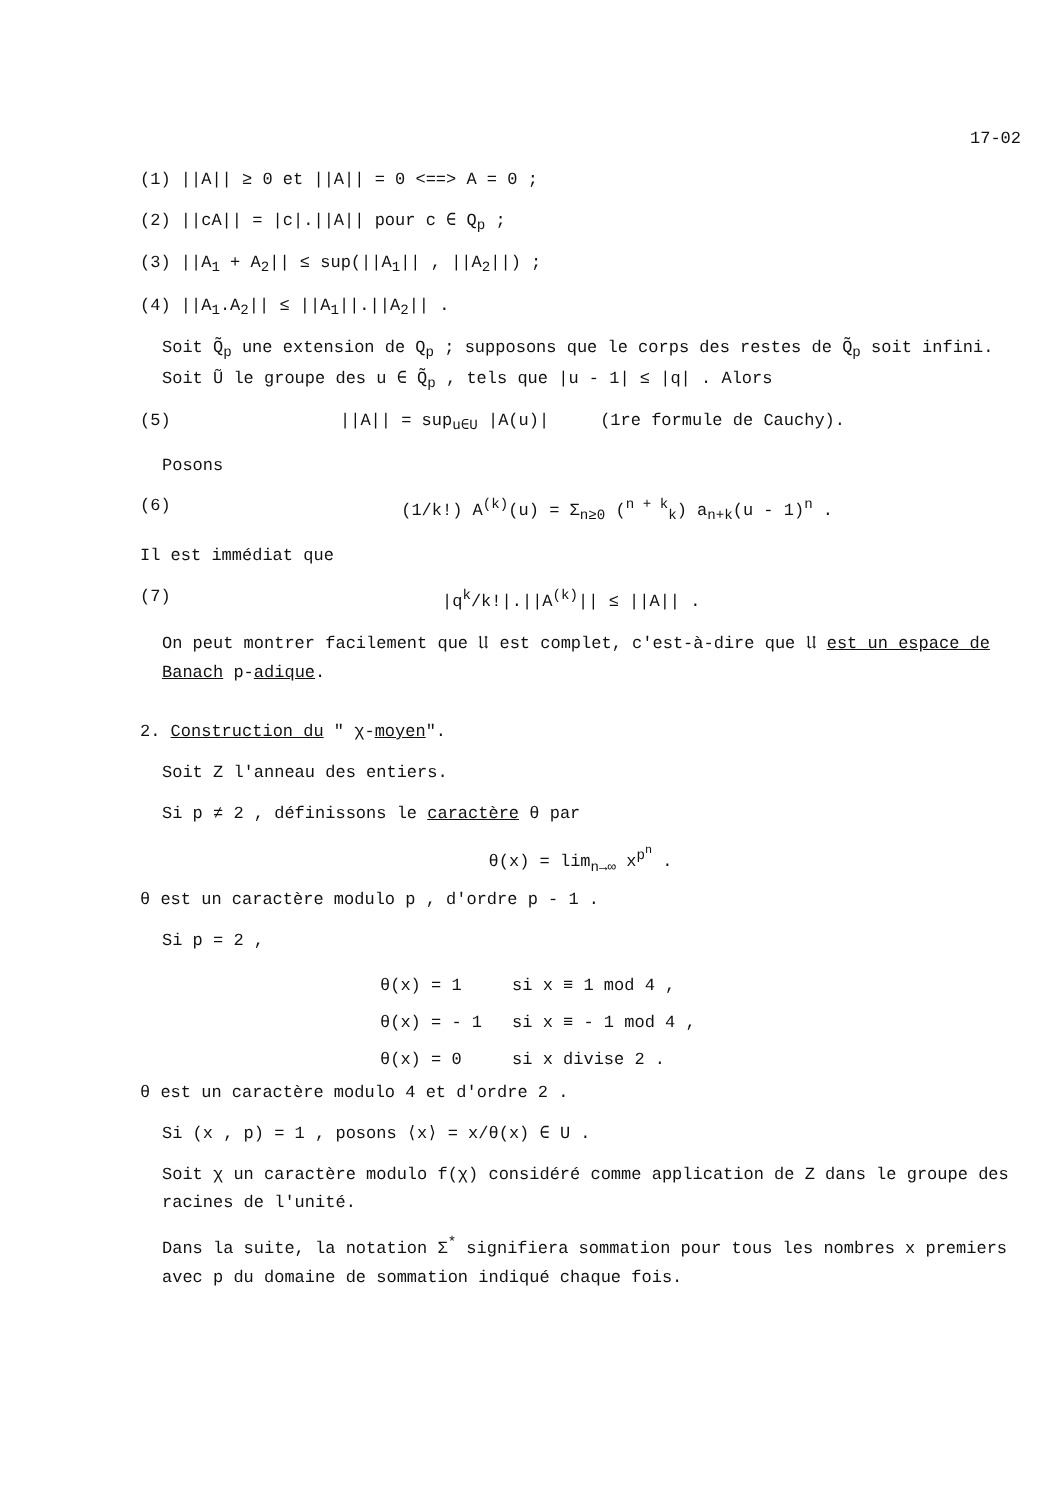17-02
(1) ||A|| ≥ 0 et ||A|| = 0 <==> A = 0 ;
(2) ||cA|| = |c|.||A|| pour c ∈ Q<sub>p</sub> ;
(3) ||A<sub>1</sub> + A<sub>2</sub>|| ≤ sup(||A<sub>1</sub>|| , ||A<sub>2</sub>||) ;
(4) ||A<sub>1</sub>.A<sub>2</sub>|| ≤ ||A<sub>1</sub>||.||A<sub>2</sub>|| .
Soit Q̃<sub>p</sub> une extension de Q<sub>p</sub> ; supposons que le corps des restes de Q̃<sub>p</sub> soit infini. Soit Ũ le groupe des u ∈ Q̃<sub>p</sub> , tels que |u - 1| ≤ |q| . Alors
(5) ||A|| = sup<sub>u∈U</sub> |A(u)| (1re formule de Cauchy).
Posons
(6) (1/k!) A<sup>(k)</sup>(u) = Σ<sub>n≥0</sub> (<sup>n + k</sup><sub>k</sub>) a<sub>n+k</sub>(u - 1)<sup>n</sup> .
Il est immédiat que
(7) |q<sup>k</sup>/k!|.||A<sup>(k)</sup>|| ≤ ||A|| .
On peut montrer facilement que 𝔘 est complet, c'est-à-dire que 𝔘 est un espace de Banach p-adique.
2. Construction du " χ-moyen".
Soit Z l'anneau des entiers.
Si p ≠ 2 , définissons le caractère θ par
θ(x) = lim<sub>n→∞</sub> x<sup>p<sup>n</sup></sup> .
θ est un caractère modulo p , d'ordre p - 1 .
Si p = 2 ,
| θ(x) = 1 | si x ≡ 1 mod 4 , |
| θ(x) = - 1 | si x ≡ - 1 mod 4 , |
| θ(x) = 0 | si x divise 2 . |
θ est un caractère modulo 4 et d'ordre 2 .
Si (x , p) = 1 , posons ⟨x⟩ = x/θ(x) ∈ U .
Soit χ un caractère modulo f(χ) considéré comme application de Z dans le groupe des racines de l'unité.
Dans la suite, la notation Σ<sup>*</sup> signifiera sommation pour tous les nombres x premiers avec p du domaine de sommation indiqué chaque fois.